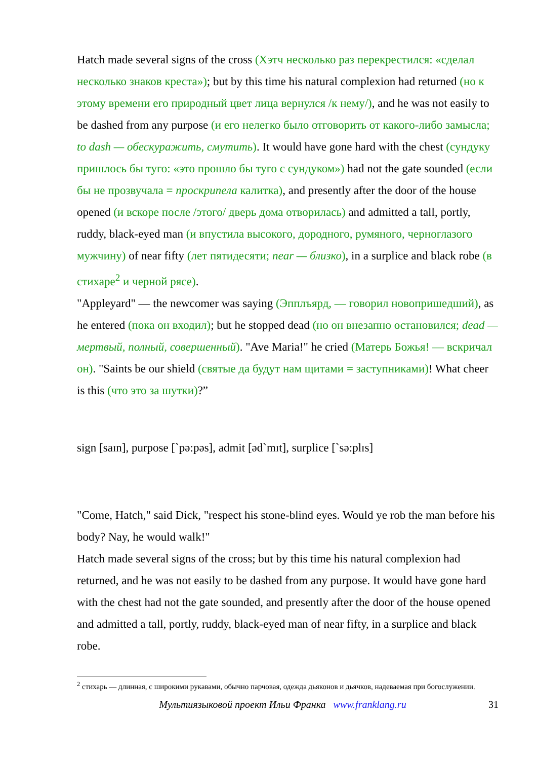Hatch made several signs of the cross (Хэтч несколько раз перекрестился: «сделал несколько знаков креста»); but by this time his natural complexion had returned (но к этому времени его природный цвет лица вернулся /к нему/), and he was not easily to be dashed from any purpose (и его нелегко было отговорить от какого-либо замысла; to dash — обескуражить, смутить). It would have gone hard with the chest (сундуку пришлось бы туго: «это прошло бы туго с сундуком») had not the gate sounded (если бы не прозвучала = проскрипела калитка), and presently after the door of the house opened (и вскоре после /этого/ дверь дома отворилась) and admitted a tall, portly, ruddy, black-eyed man (и впустила высокого, дородного, румяного, черноглазого мужчину) of near fifty (лет пятидесяти; near — близко), in a surplice and black robe (в стихаре<sup>2</sup> и черной рясе).
"Appleyard" — the newcomer was saying (Эпплъярд, — говорил новопришедший), as he entered (пока он входил); but he stopped dead (но он внезапно остановился; dead — мертвый, полный, совершенный). "Ave Maria!" he cried (Матерь Божья! — вскричал он). "Saints be our shield (святые да будут нам щитами = заступниками)! What cheer is this (что это за шутки)?”
sign [saɪn], purpose [`pə:pəs], admit [əd`mɪt], surplice [`sə:plɪs]
"Come, Hatch," said Dick, "respect his stone-blind eyes. Would ye rob the man before his body? Nay, he would walk!"
Hatch made several signs of the cross; but by this time his natural complexion had returned, and he was not easily to be dashed from any purpose. It would have gone hard with the chest had not the gate sounded, and presently after the door of the house opened and admitted a tall, portly, ruddy, black-eyed man of near fifty, in a surplice and black robe.
<sup>2</sup> стихарь — длинная, с широкими рукавами, обычно парчовая, одежда дьяконов и дьячков, надеваемая при богослужении.
Мультиязыковой проект Ильи Франка www.franklang.ru 31